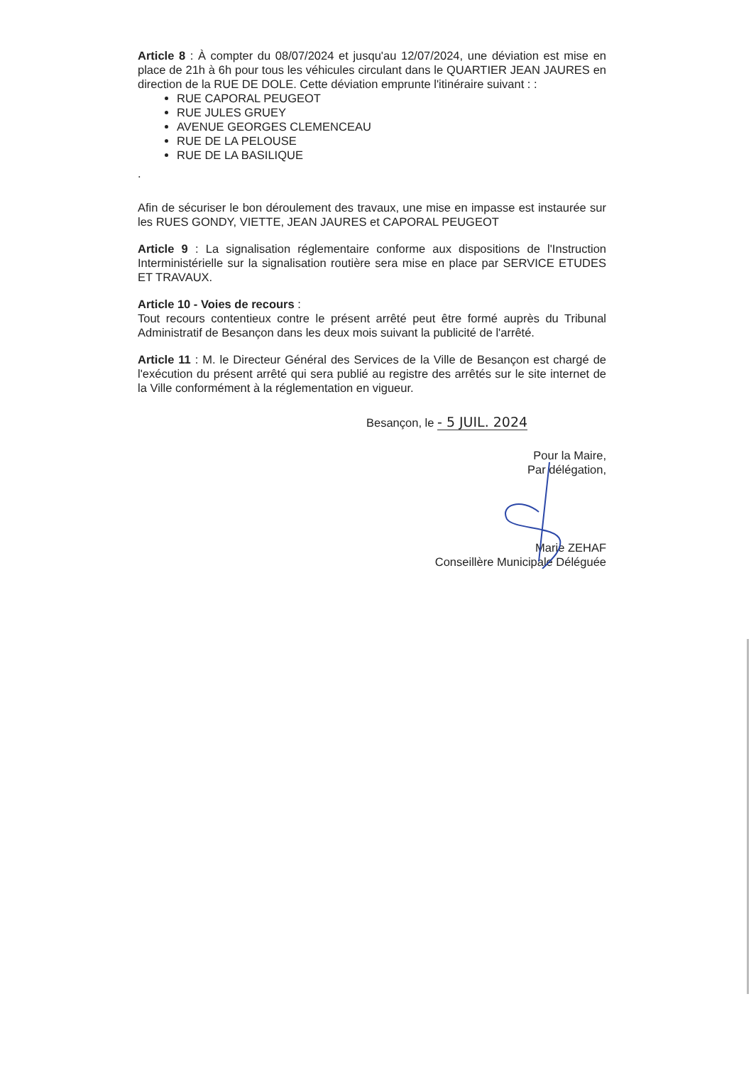Article 8 : À compter du 08/07/2024 et jusqu'au 12/07/2024, une déviation est mise en place de 21h à 6h pour tous les véhicules circulant dans le QUARTIER JEAN JAURES en direction de la RUE DE DOLE. Cette déviation emprunte l'itinéraire suivant : :
RUE CAPORAL PEUGEOT
RUE JULES GRUEY
AVENUE GEORGES CLEMENCEAU
RUE DE LA PELOUSE
RUE DE LA BASILIQUE
.
Afin de sécuriser le bon déroulement des travaux, une mise en impasse est instaurée sur les RUES GONDY, VIETTE, JEAN JAURES et CAPORAL PEUGEOT
Article 9 : La signalisation réglementaire conforme aux dispositions de l'Instruction Interministérielle sur la signalisation routière sera mise en place par SERVICE ETUDES ET TRAVAUX.
Article 10 - Voies de recours :
Tout recours contentieux contre le présent arrêté peut être formé auprès du Tribunal Administratif de Besançon dans les deux mois suivant la publicité de l'arrêté.
Article 11 : M. le Directeur Général des Services de la Ville de Besançon est chargé de l'exécution du présent arrêté qui sera publié au registre des arrêtés sur le site internet de la Ville conformément à la réglementation en vigueur.
Besançon, le - 5 JUIL. 2024
Pour la Maire,
Par délégation,
Marie ZEHAF
Conseillère Municipale Déléguée